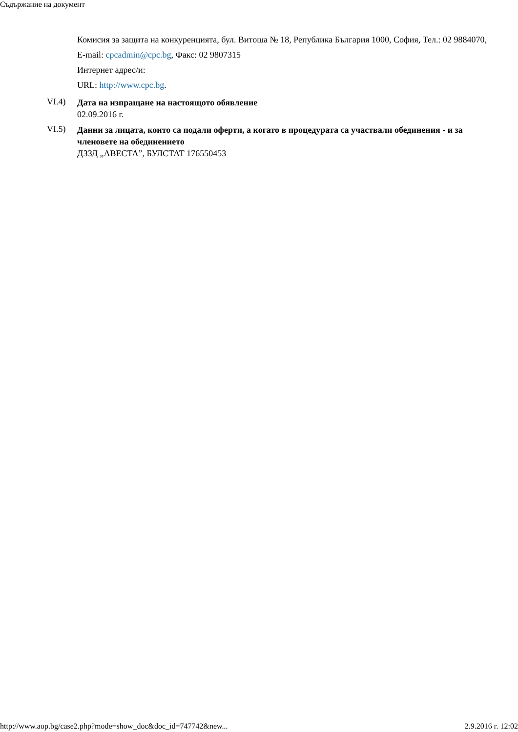Съдържание на документ
Комисия за защита на конкуренцията, бул. Витоша № 18, Република България 1000, София, Тел.: 02 9884070, E-mail: cpcadmin@cpc.bg, Факс: 02 9807315
Интернет адрес/и:
URL: http://www.cpc.bg.
VI.4)
Дата на изпращане на настоящото обявление
02.09.2016 г.
VI.5)
Данни за лицата, които са подали оферти, а когато в процедурата са участвали обединения - и за членовете на обединението
ДЗЗД „АВЕСТА”, БУЛСТАТ 176550453
http://www.aop.bg/case2.php?mode=show_doc&doc_id=747742&new... 2.9.2016 г. 12:02